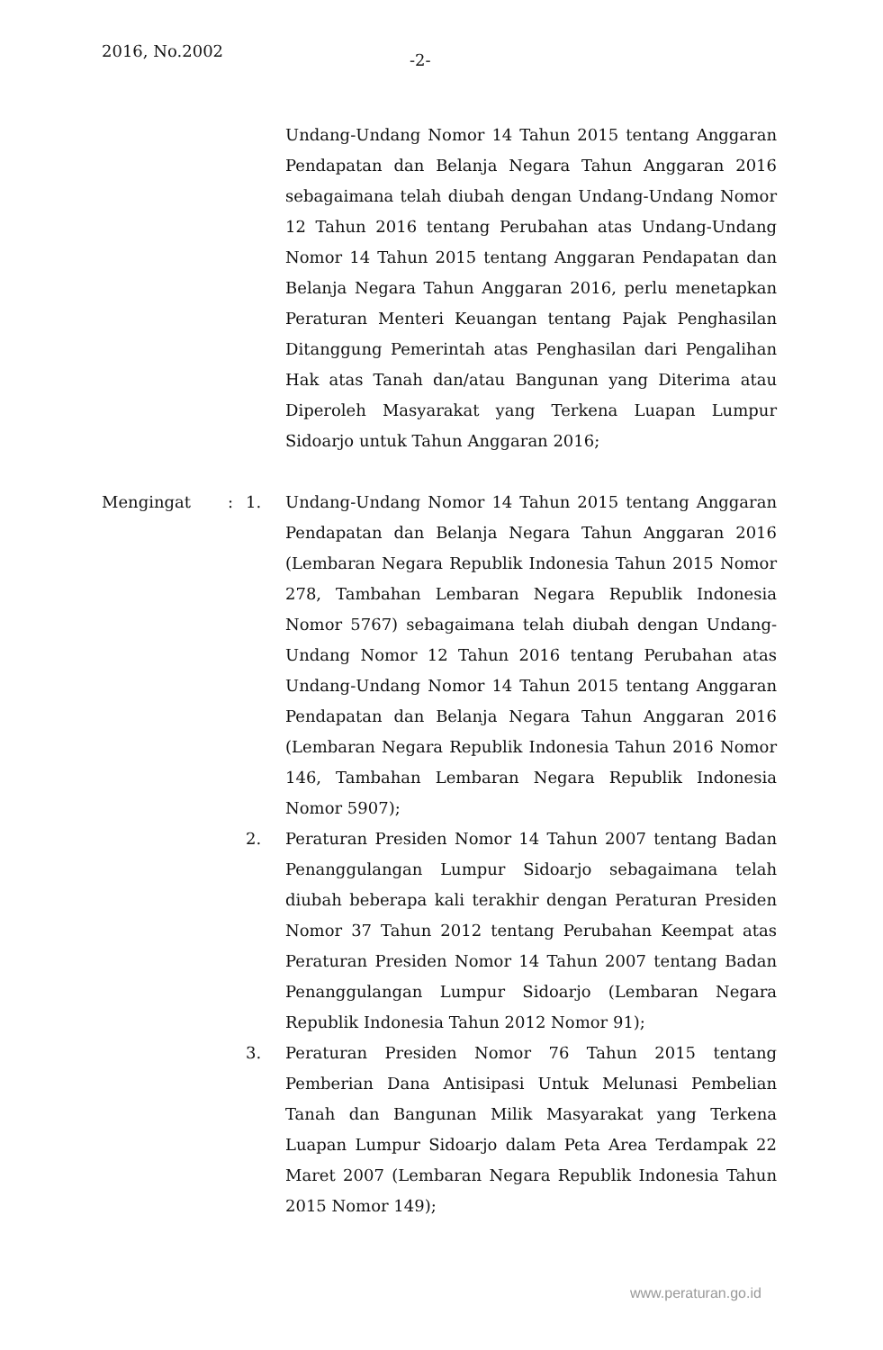2016, No.2002 -2-
Undang-Undang Nomor 14 Tahun 2015 tentang Anggaran Pendapatan dan Belanja Negara Tahun Anggaran 2016 sebagaimana telah diubah dengan Undang-Undang Nomor 12 Tahun 2016 tentang Perubahan atas Undang-Undang Nomor 14 Tahun 2015 tentang Anggaran Pendapatan dan Belanja Negara Tahun Anggaran 2016, perlu menetapkan Peraturan Menteri Keuangan tentang Pajak Penghasilan Ditanggung Pemerintah atas Penghasilan dari Pengalihan Hak atas Tanah dan/atau Bangunan yang Diterima atau Diperoleh Masyarakat yang Terkena Luapan Lumpur Sidoarjo untuk Tahun Anggaran 2016;
Mengingat : 1. Undang-Undang Nomor 14 Tahun 2015 tentang Anggaran Pendapatan dan Belanja Negara Tahun Anggaran 2016 (Lembaran Negara Republik Indonesia Tahun 2015 Nomor 278, Tambahan Lembaran Negara Republik Indonesia Nomor 5767) sebagaimana telah diubah dengan Undang-Undang Nomor 12 Tahun 2016 tentang Perubahan atas Undang-Undang Nomor 14 Tahun 2015 tentang Anggaran Pendapatan dan Belanja Negara Tahun Anggaran 2016 (Lembaran Negara Republik Indonesia Tahun 2016 Nomor 146, Tambahan Lembaran Negara Republik Indonesia Nomor 5907);
2. Peraturan Presiden Nomor 14 Tahun 2007 tentang Badan Penanggulangan Lumpur Sidoarjo sebagaimana telah diubah beberapa kali terakhir dengan Peraturan Presiden Nomor 37 Tahun 2012 tentang Perubahan Keempat atas Peraturan Presiden Nomor 14 Tahun 2007 tentang Badan Penanggulangan Lumpur Sidoarjo (Lembaran Negara Republik Indonesia Tahun 2012 Nomor 91);
3. Peraturan Presiden Nomor 76 Tahun 2015 tentang Pemberian Dana Antisipasi Untuk Melunasi Pembelian Tanah dan Bangunan Milik Masyarakat yang Terkena Luapan Lumpur Sidoarjo dalam Peta Area Terdampak 22 Maret 2007 (Lembaran Negara Republik Indonesia Tahun 2015 Nomor 149);
www.peraturan.go.id